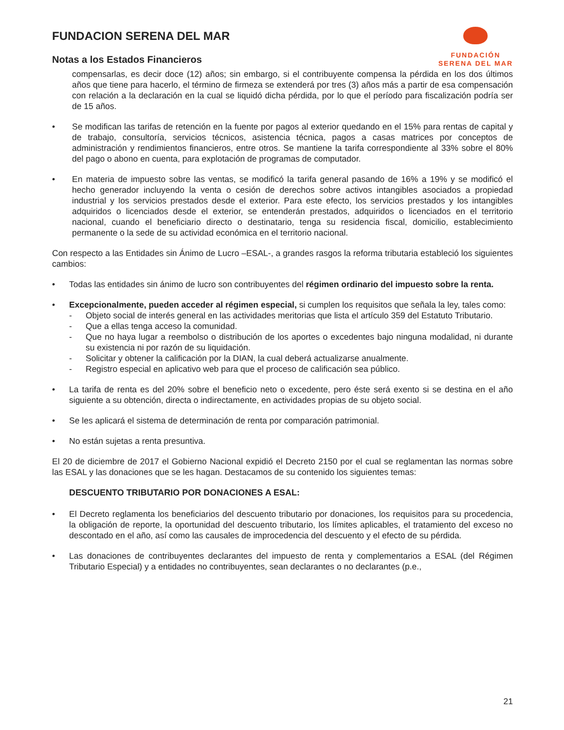FUNDACION SERENA DEL MAR
Notas a los Estados Financieros
FUNDACIÓN
SERENA DEL MAR
compensarlas, es decir doce (12) años; sin embargo, si el contribuyente compensa la pérdida en los dos últimos años que tiene para hacerlo, el término de firmeza se extenderá por tres (3) años más a partir de esa compensación con relación a la declaración en la cual se liquidó dicha pérdida, por lo que el período para fiscalización podría ser de 15 años.
• Se modifican las tarifas de retención en la fuente por pagos al exterior quedando en el 15% para rentas de capital y de trabajo, consultoría, servicios técnicos, asistencia técnica, pagos a casas matrices por conceptos de administración y rendimientos financieros, entre otros. Se mantiene la tarifa correspondiente al 33% sobre el 80% del pago o abono en cuenta, para explotación de programas de computador.
• En materia de impuesto sobre las ventas, se modificó la tarifa general pasando de 16% a 19% y se modificó el hecho generador incluyendo la venta o cesión de derechos sobre activos intangibles asociados a propiedad industrial y los servicios prestados desde el exterior. Para este efecto, los servicios prestados y los intangibles adquiridos o licenciados desde el exterior, se entenderán prestados, adquiridos o licenciados en el territorio nacional, cuando el beneficiario directo o destinatario, tenga su residencia fiscal, domicilio, establecimiento permanente o la sede de su actividad económica en el territorio nacional.
Con respecto a las Entidades sin Ánimo de Lucro –ESAL-, a grandes rasgos la reforma tributaria estableció los siguientes cambios:
• Todas las entidades sin ánimo de lucro son contribuyentes del régimen ordinario del impuesto sobre la renta.
• Excepcionalmente, pueden acceder al régimen especial, si cumplen los requisitos que señala la ley, tales como:
- Objeto social de interés general en las actividades meritorias que lista el artículo 359 del Estatuto Tributario.
- Que a ellas tenga acceso la comunidad.
- Que no haya lugar a reembolso o distribución de los aportes o excedentes bajo ninguna modalidad, ni durante su existencia ni por razón de su liquidación.
- Solicitar y obtener la calificación por la DIAN, la cual deberá actualizarse anualmente.
- Registro especial en aplicativo web para que el proceso de calificación sea público.
• La tarifa de renta es del 20% sobre el beneficio neto o excedente, pero éste será exento si se destina en el año siguiente a su obtención, directa o indirectamente, en actividades propias de su objeto social.
• Se les aplicará el sistema de determinación de renta por comparación patrimonial.
• No están sujetas a renta presuntiva.
El 20 de diciembre de 2017 el Gobierno Nacional expidió el Decreto 2150 por el cual se reglamentan las normas sobre las ESAL y las donaciones que se les hagan. Destacamos de su contenido los siguientes temas:
DESCUENTO TRIBUTARIO POR DONACIONES A ESAL:
• El Decreto reglamenta los beneficiarios del descuento tributario por donaciones, los requisitos para su procedencia, la obligación de reporte, la oportunidad del descuento tributario, los límites aplicables, el tratamiento del exceso no descontado en el año, así como las causales de improcedencia del descuento y el efecto de su pérdida.
• Las donaciones de contribuyentes declarantes del impuesto de renta y complementarios a ESAL (del Régimen Tributario Especial) y a entidades no contribuyentes, sean declarantes o no declarantes (p.e.,
21